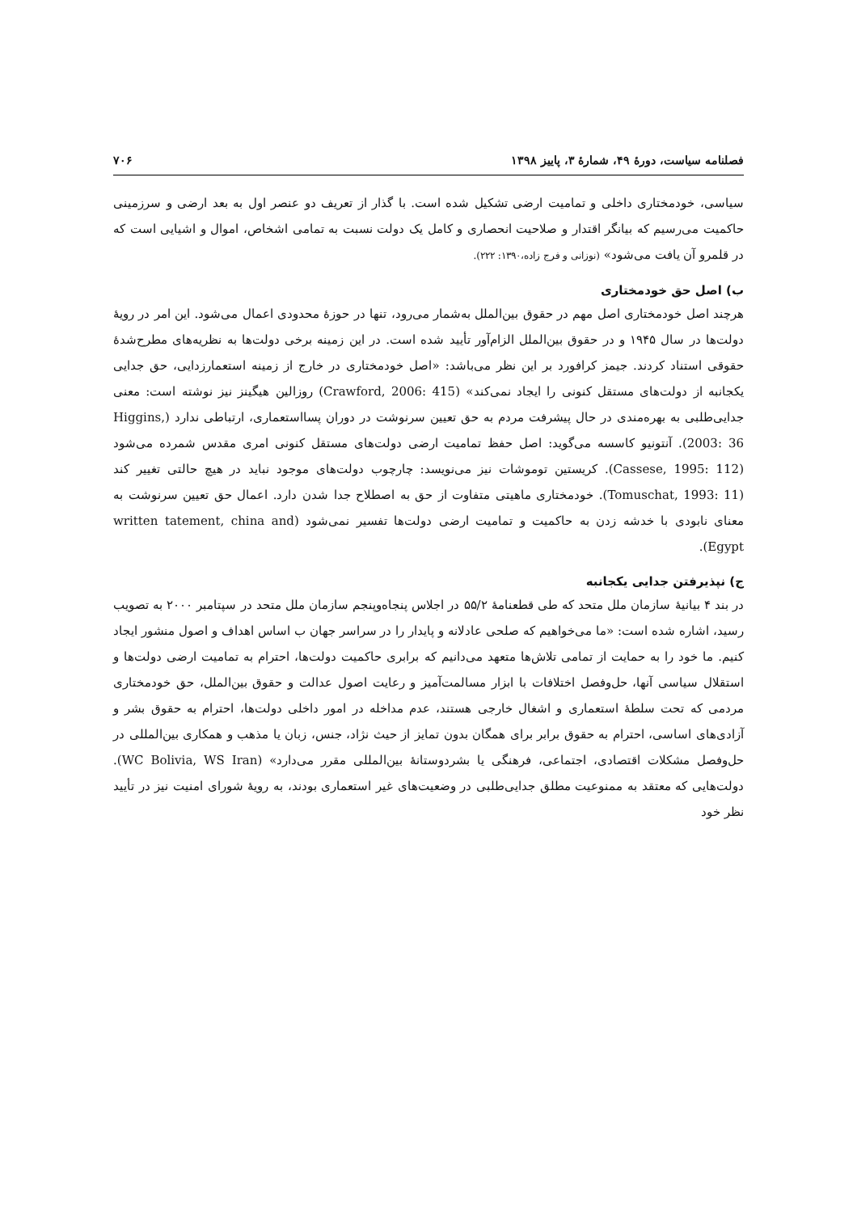فصلنامه سیاست، دورهٔ ۴۹، شمارهٔ ۳، پاییز ۱۳۹۸ ۷۰۶
سیاسی، خودمختاری داخلی و تمامیت ارضی تشکیل شده است. با گذار از تعریف دو عنصر اول به بعد ارضی و سرزمینی حاکمیت می‌رسیم که بیانگر اقتدار و صلاحیت انحصاری و کامل یک دولت نسبت به تمامی اشخاص، اموال و اشیایی است که در قلمرو آن یافت می‌شود» (نوزانی و فرج زاده،۱۳۹۰: ۲۲۲).
ب) اصل حق خودمختاری
هرچند اصل خودمختاری اصل مهم در حقوق بین‌الملل به‌شمار می‌رود، تنها در حوزهٔ محدودی اعمال می‌شود. این امر در رویهٔ دولت‌ها در سال ۱۹۴۵ و در حقوق بین‌الملل الزام‌آور تأیید شده است. در این زمینه برخی دولت‌ها به نظریه‌های مطرح‌شدهٔ حقوقی استناد کردند. جیمز کرافورد بر این نظر می‌باشد: «اصل خودمختاری در خارج از زمینه استعمارزدایی، حق جدایی یکجانبه از دولت‌های مستقل کنونی را ایجاد نمی‌کند» (Crawford, 2006: 415) روزالین هیگینز نیز نوشته است: معنی جدایی‌طلبی به بهره‌مندی در حال پیشرفت مردم به حق تعیین سرنوشت در دوران پسااستعماری، ارتباطی ندارد (Higgins, 2003: 36). آنتونیو کاسسه می‌گوید: اصل حفظ تمامیت ارضی دولت‌های مستقل کنونی امری مقدس شمرده می‌شود (Cassese, 1995: 112). کریستین توموشات نیز می‌نویسد: چارچوب دولت‌های موجود نباید در هیچ حالتی تغییر کند (Tomuschat, 1993: 11). خودمختاری ماهیتی متفاوت از حق به اصطلاح جدا شدن دارد. اعمال حق تعیین سرنوشت به معنای نابودی با خدشه زدن به حاکمیت و تمامیت ارضی دولت‌ها تفسیر نمی‌شود (written tatement, china and Egypt).
ج) نپذیرفتن جدایی یکجانبه
در بند ۴ بیانیهٔ سازمان ملل متحد که طی قطعنامهٔ ۵۵/۲ در اجلاس پنجاه‌وپنجم سازمان ملل متحد در سپتامبر ۲۰۰۰ به تصویب رسید، اشاره شده است: «ما می‌خواهیم که صلحی عادلانه و پایدار را در سراسر جهان ب اساس اهداف و اصول منشور ایجاد کنیم. ما خود را به حمایت از تمامی تلاش‌ها متعهد می‌دانیم که برابری حاکمیت دولت‌ها، احترام به تمامیت ارضی دولت‌ها و استقلال سیاسی آنها، حل‌وفصل اختلافات با ابزار مسالمت‌آمیز و رعایت اصول عدالت و حقوق بین‌الملل، حق خودمختاری مردمی که تحت سلطهٔ استعماری و اشغال خارجی هستند، عدم مداخله در امور داخلی دولت‌ها، احترام به حقوق بشر و آزادی‌های اساسی، احترام به حقوق برابر برای همگان بدون تمایز از حیث نژاد، جنس، زبان یا مذهب و همکاری بین‌المللی در حل‌وفصل مشکلات اقتصادی، اجتماعی، فرهنگی یا بشردوستانهٔ بین‌المللی مقرر می‌دارد» (WC Bolivia, WS Iran). دولت‌هایی که معتقد به ممنوعیت مطلق جدایی‌طلبی در وضعیت‌های غیر استعماری بودند، به رویهٔ شورای امنیت نیز در تأیید نظر خود